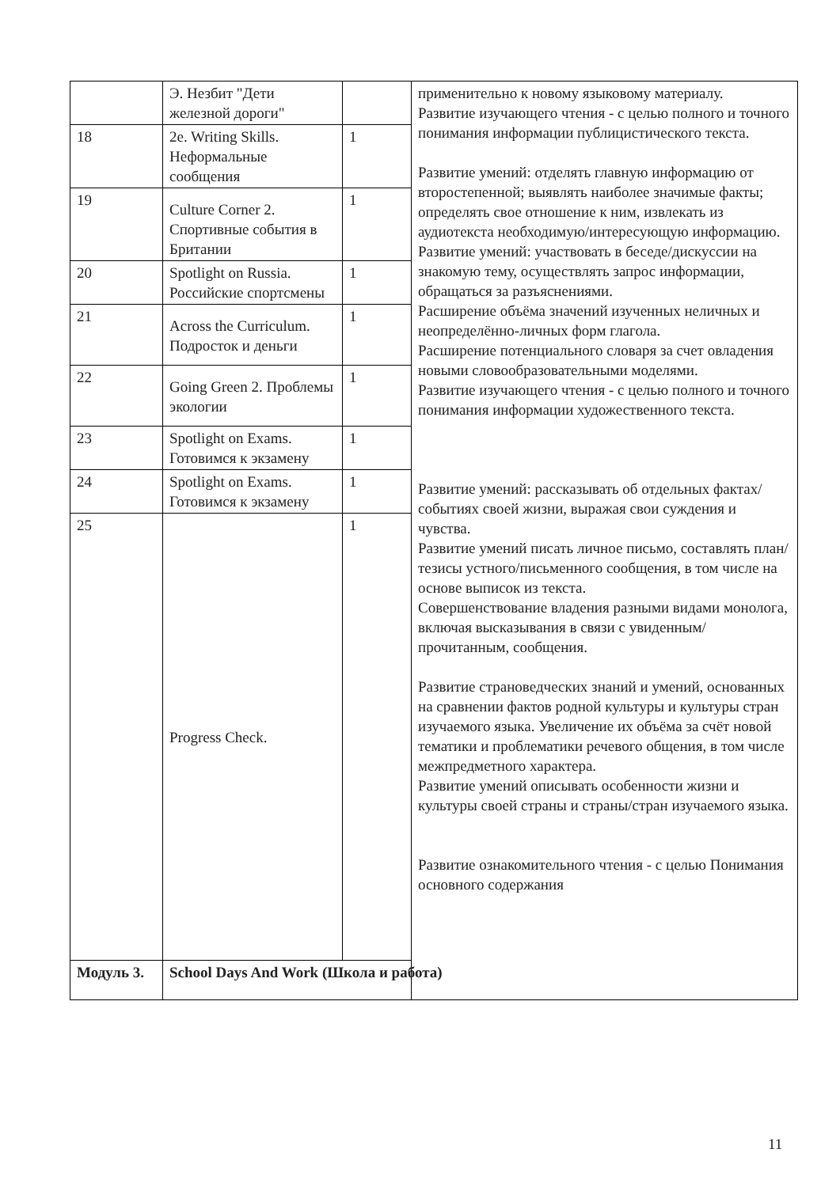| | Э. Незбит "Дети железной дороги" | | применительно к новому языковому материалу. Развитие изучающего чтения - с целью полного и точного понимания информации публицистического текста. Развитие умений: отделять главную информацию от второстепенной; выявлять наиболее значимые факты; определять свое отношение к ним, извлекать из аудиотекста необходимую/интересующую информацию. Развитие умений: участвовать в беседе/дискуссии на знакомую тему, осуществлять запрос информации, обращаться за разъяснениями. Расширение объёма значений изученных неличных и неопределённо-личных форм глагола. Расширение потенциального словаря за счет овладения новыми словообразовательными моделями. Развитие изучающего чтения - с целью полного и точного понимания информации художественного текста. Развитие умений: рассказывать об отдельных фактах/событиях своей жизни, выражая свои суждения и чувства. Развитие умений писать личное письмо, составлять план/тезисы устного/письменного сообщения, в том числе на основе выписок из текста. Совершенствование владения разными видами монолога, включая высказывания в связи с увиденным/прочитанным, сообщения. Развитие страноведческих знаний и умений, основанных на сравнении фактов родной культуры и культуры стран изучаемого языка. Увеличение их объёма за счёт новой тематики и проблематики речевого общения, в том числе межпредметного характера. Развитие умений описывать особенности жизни и культуры своей страны и страны/стран изучаемого языка. Развитие ознакомительного чтения - с целью Понимания основного содержания |
| 18 | 2e. Writing Skills. Неформальные сообщения | 1 | |
| 19 | Culture Corner 2. Спортивные события в Британии | 1 | |
| 20 | Spotlight on Russia. Российские спортсмены | 1 | |
| 21 | Across the Curriculum. Подросток и деньги | 1 | |
| 22 | Going Green 2. Проблемы экологии | 1 | |
| 23 | Spotlight on Exams. Готовимся к экзамену | 1 | |
| 24 | Spotlight on Exams. Готовимся к экзамену | 1 | |
| 25 | Progress Check. | 1 | |
| Модуль 3. | School Days And Work (Школа и работа) | | |
11